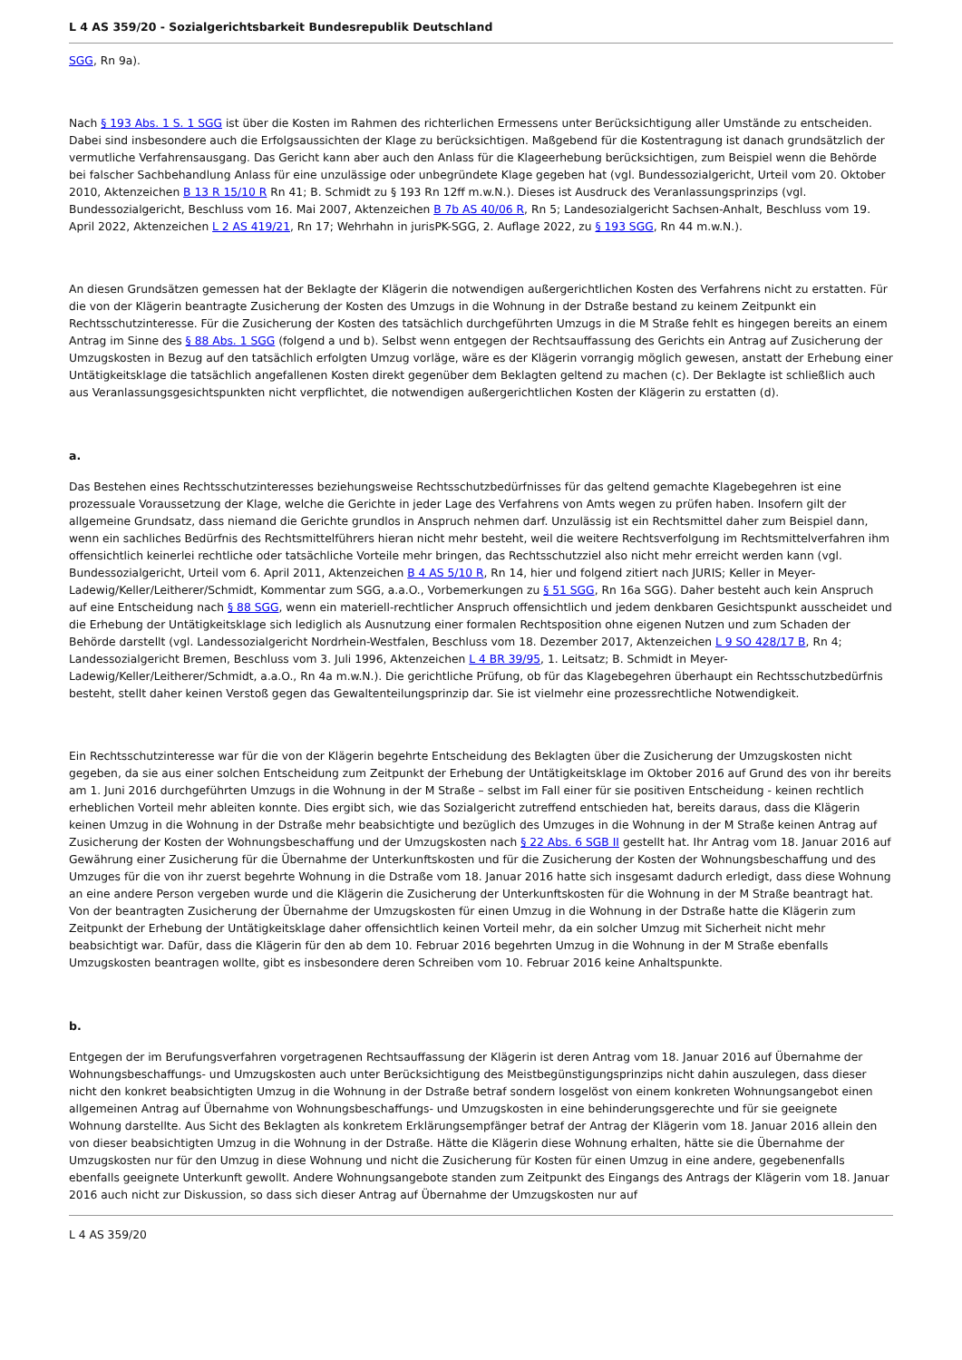L 4 AS 359/20 - Sozialgerichtsbarkeit Bundesrepublik Deutschland
SGG, Rn 9a).
Nach § 193 Abs. 1 S. 1 SGG ist über die Kosten im Rahmen des richterlichen Ermessens unter Berücksichtigung aller Umstände zu entscheiden. Dabei sind insbesondere auch die Erfolgsaussichten der Klage zu berücksichtigen. Maßgebend für die Kostentragung ist danach grundsätzlich der vermutliche Verfahrensausgang. Das Gericht kann aber auch den Anlass für die Klageerhebung berücksichtigen, zum Beispiel wenn die Behörde bei falscher Sachbehandlung Anlass für eine unzulässige oder unbegründete Klage gegeben hat (vgl. Bundessozialgericht, Urteil vom 20. Oktober 2010, Aktenzeichen B 13 R 15/10 R Rn 41; B. Schmidt zu § 193 Rn 12ff m.w.N.). Dieses ist Ausdruck des Veranlassungsprinzips (vgl. Bundessozialgericht, Beschluss vom 16. Mai 2007, Aktenzeichen B 7b AS 40/06 R, Rn 5; Landesozialgericht Sachsen-Anhalt, Beschluss vom 19. April 2022, Aktenzeichen L 2 AS 419/21, Rn 17; Wehrhahn in jurisPK-SGG, 2. Auflage 2022, zu § 193 SGG, Rn 44 m.w.N.).
An diesen Grundsätzen gemessen hat der Beklagte der Klägerin die notwendigen außergerichtlichen Kosten des Verfahrens nicht zu erstatten. Für die von der Klägerin beantragte Zusicherung der Kosten des Umzugs in die Wohnung in der Dstraße bestand zu keinem Zeitpunkt ein Rechtsschutzinteresse. Für die Zusicherung der Kosten des tatsächlich durchgeführten Umzugs in die M Straße fehlt es hingegen bereits an einem Antrag im Sinne des § 88 Abs. 1 SGG (folgend a und b). Selbst wenn entgegen der Rechtsauffassung des Gerichts ein Antrag auf Zusicherung der Umzugskosten in Bezug auf den tatsächlich erfolgten Umzug vorläge, wäre es der Klägerin vorrangig möglich gewesen, anstatt der Erhebung einer Untätigkeitsklage die tatsächlich angefallenen Kosten direkt gegenüber dem Beklagten geltend zu machen (c). Der Beklagte ist schließlich auch aus Veranlassungsgesichtspunkten nicht verpflichtet, die notwendigen außergerichtlichen Kosten der Klägerin zu erstatten (d).
a.
Das Bestehen eines Rechtsschutzinteresses beziehungsweise Rechtsschutzbedürfnisses für das geltend gemachte Klagebegehren ist eine prozessuale Voraussetzung der Klage, welche die Gerichte in jeder Lage des Verfahrens von Amts wegen zu prüfen haben. Insofern gilt der allgemeine Grundsatz, dass niemand die Gerichte grundlos in Anspruch nehmen darf. Unzulässig ist ein Rechtsmittel daher zum Beispiel dann, wenn ein sachliches Bedürfnis des Rechtsmittelführers hieran nicht mehr besteht, weil die weitere Rechtsverfolgung im Rechtsmittelverfahren ihm offensichtlich keinerlei rechtliche oder tatsächliche Vorteile mehr bringen, das Rechtsschutzziel also nicht mehr erreicht werden kann (vgl. Bundessozialgericht, Urteil vom 6. April 2011, Aktenzeichen B 4 AS 5/10 R, Rn 14, hier und folgend zitiert nach JURIS; Keller in Meyer-Ladewig/Keller/Leitherer/Schmidt, Kommentar zum SGG, a.a.O., Vorbemerkungen zu § 51 SGG, Rn 16a SGG). Daher besteht auch kein Anspruch auf eine Entscheidung nach § 88 SGG, wenn ein materiell-rechtlicher Anspruch offensichtlich und jedem denkbaren Gesichtspunkt ausscheidet und die Erhebung der Untätigkeitsklage sich lediglich als Ausnutzung einer formalen Rechtsposition ohne eigenen Nutzen und zum Schaden der Behörde darstellt (vgl. Landessozialgericht Nordrhein-Westfalen, Beschluss vom 18. Dezember 2017, Aktenzeichen L 9 SO 428/17 B, Rn 4; Landessozialgericht Bremen, Beschluss vom 3. Juli 1996, Aktenzeichen L 4 BR 39/95, 1. Leitsatz; B. Schmidt in Meyer-Ladewig/Keller/Leitherer/Schmidt, a.a.O., Rn 4a m.w.N.). Die gerichtliche Prüfung, ob für das Klagebegehren überhaupt ein Rechtsschutzbedürfnis besteht, stellt daher keinen Verstoß gegen das Gewaltenteilungsprinzip dar. Sie ist vielmehr eine prozessrechtliche Notwendigkeit.
Ein Rechtsschutzinteresse war für die von der Klägerin begehrte Entscheidung des Beklagten über die Zusicherung der Umzugskosten nicht gegeben, da sie aus einer solchen Entscheidung zum Zeitpunkt der Erhebung der Untätigkeitsklage im Oktober 2016 auf Grund des von ihr bereits am 1. Juni 2016 durchgeführten Umzugs in die Wohnung in der M Straße – selbst im Fall einer für sie positiven Entscheidung - keinen rechtlich erheblichen Vorteil mehr ableiten konnte. Dies ergibt sich, wie das Sozialgericht zutreffend entschieden hat, bereits daraus, dass die Klägerin keinen Umzug in die Wohnung in der Dstraße mehr beabsichtigte und bezüglich des Umzuges in die Wohnung in der M Straße keinen Antrag auf Zusicherung der Kosten der Wohnungsbeschaffung und der Umzugskosten nach § 22 Abs. 6 SGB II gestellt hat. Ihr Antrag vom 18. Januar 2016 auf Gewährung einer Zusicherung für die Übernahme der Unterkunftskosten und für die Zusicherung der Kosten der Wohnungsbeschaffung und des Umzuges für die von ihr zuerst begehrte Wohnung in die Dstraße vom 18. Januar 2016 hatte sich insgesamt dadurch erledigt, dass diese Wohnung an eine andere Person vergeben wurde und die Klägerin die Zusicherung der Unterkunftskosten für die Wohnung in der M Straße beantragt hat. Von der beantragten Zusicherung der Übernahme der Umzugskosten für einen Umzug in die Wohnung in der Dstraße hatte die Klägerin zum Zeitpunkt der Erhebung der Untätigkeitsklage daher offensichtlich keinen Vorteil mehr, da ein solcher Umzug mit Sicherheit nicht mehr beabsichtigt war. Dafür, dass die Klägerin für den ab dem 10. Februar 2016 begehrten Umzug in die Wohnung in der M Straße ebenfalls Umzugskosten beantragen wollte, gibt es insbesondere deren Schreiben vom 10. Februar 2016 keine Anhaltspunkte.
b.
Entgegen der im Berufungsverfahren vorgetragenen Rechtsauffassung der Klägerin ist deren Antrag vom 18. Januar 2016 auf Übernahme der Wohnungsbeschaffungs- und Umzugskosten auch unter Berücksichtigung des Meistbegünstigungsprinzips nicht dahin auszulegen, dass dieser nicht den konkret beabsichtigten Umzug in die Wohnung in der Dstraße betraf sondern losgelöst von einem konkreten Wohnungsangebot einen allgemeinen Antrag auf Übernahme von Wohnungsbeschaffungs- und Umzugskosten in eine behinderungsgerechte und für sie geeignete Wohnung darstellte. Aus Sicht des Beklagten als konkretem Erklärungsempfänger betraf der Antrag der Klägerin vom 18. Januar 2016 allein den von dieser beabsichtigten Umzug in die Wohnung in der Dstraße. Hätte die Klägerin diese Wohnung erhalten, hätte sie die Übernahme der Umzugskosten nur für den Umzug in diese Wohnung und nicht die Zusicherung für Kosten für einen Umzug in eine andere, gegebenenfalls ebenfalls geeignete Unterkunft gewollt. Andere Wohnungsangebote standen zum Zeitpunkt des Eingangs des Antrags der Klägerin vom 18. Januar 2016 auch nicht zur Diskussion, so dass sich dieser Antrag auf Übernahme der Umzugskosten nur auf
L 4 AS 359/20